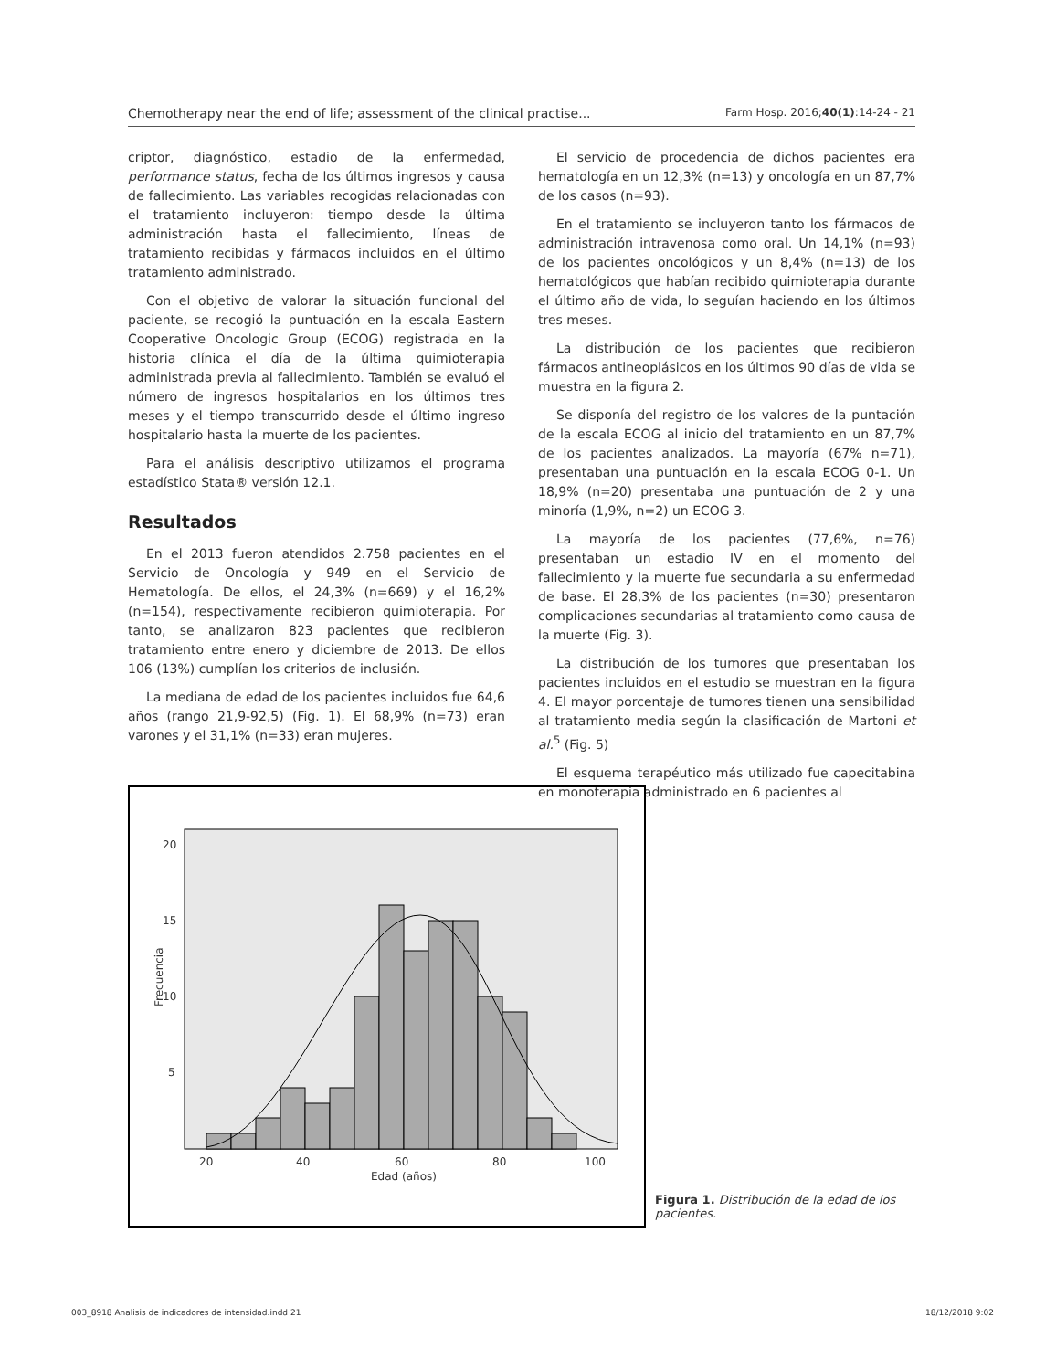Chemotherapy near the end of life; assessment of the clinical practise... Farm Hosp. 2016;40(1):14-24 - 21
criptor, diagnóstico, estadio de la enfermedad, performance status, fecha de los últimos ingresos y causa de fallecimiento. Las variables recogidas relacionadas con el tratamiento incluyeron: tiempo desde la última administración hasta el fallecimiento, líneas de tratamiento recibidas y fármacos incluidos en el último tratamiento administrado.
Con el objetivo de valorar la situación funcional del paciente, se recogió la puntuación en la escala Eastern Cooperative Oncologic Group (ECOG) registrada en la historia clínica el día de la última quimioterapia administrada previa al fallecimiento. También se evaluó el número de ingresos hospitalarios en los últimos tres meses y el tiempo transcurrido desde el último ingreso hospitalario hasta la muerte de los pacientes.
Para el análisis descriptivo utilizamos el programa estadístico Stata® versión 12.1.
Resultados
En el 2013 fueron atendidos 2.758 pacientes en el Servicio de Oncología y 949 en el Servicio de Hematología. De ellos, el 24,3% (n=669) y el 16,2% (n=154), respectivamente recibieron quimioterapia. Por tanto, se analizaron 823 pacientes que recibieron tratamiento entre enero y diciembre de 2013. De ellos 106 (13%) cumplían los criterios de inclusión.
La mediana de edad de los pacientes incluidos fue 64,6 años (rango 21,9-92,5) (Fig. 1). El 68,9% (n=73) eran varones y el 31,1% (n=33) eran mujeres.
El servicio de procedencia de dichos pacientes era hematología en un 12,3% (n=13) y oncología en un 87,7% de los casos (n=93).
En el tratamiento se incluyeron tanto los fármacos de administración intravenosa como oral. Un 14,1% (n=93) de los pacientes oncológicos y un 8,4% (n=13) de los hematológicos que habían recibido quimioterapia durante el último año de vida, lo seguían haciendo en los últimos tres meses.
La distribución de los pacientes que recibieron fármacos antineoplásicos en los últimos 90 días de vida se muestra en la figura 2.
Se disponía del registro de los valores de la puntación de la escala ECOG al inicio del tratamiento en un 87,7% de los pacientes analizados. La mayoría (67% n=71), presentaban una puntuación en la escala ECOG 0-1. Un 18,9% (n=20) presentaba una puntuación de 2 y una minoría (1,9%, n=2) un ECOG 3.
La mayoría de los pacientes (77,6%, n=76) presentaban un estadio IV en el momento del fallecimiento y la muerte fue secundaria a su enfermedad de base. El 28,3% de los pacientes (n=30) presentaron complicaciones secundarias al tratamiento como causa de la muerte (Fig. 3).
La distribución de los tumores que presentaban los pacientes incluidos en el estudio se muestran en la figura 4. El mayor porcentaje de tumores tienen una sensibilidad al tratamiento media según la clasificación de Martoni et al.<sup>5</sup> (Fig. 5)
El esquema terapéutico más utilizado fue capecitabina en monoterapia administrado en 6 pacientes al
20
15
10
5
20
40
60
80
100
Edad (años)
Frecuencia
Figura 1. Distribución de la edad de los pacientes.
003_8918 Analisis de indicadores de intensidad.indd 21 18/12/2018 9:02